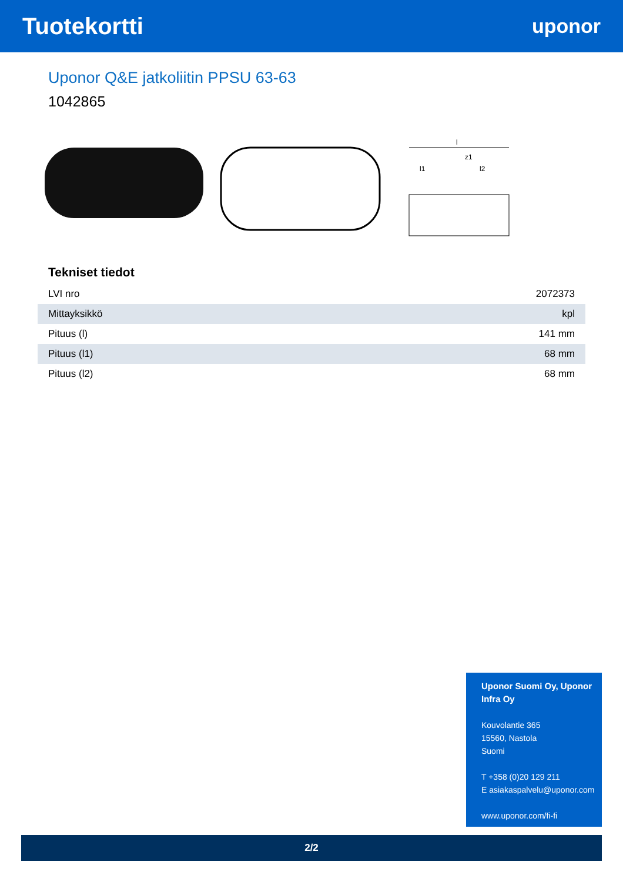Tuotekortti
uponor
Uponor Q&E jatkoliitin PPSU 63-63
1042865
l
l1
z1
l2
Tekniset tiedot
| LVI nro | 2072373 |
| Mittayksikkö | kpl |
| Pituus (l) | 141 mm |
| Pituus (l1) | 68 mm |
| Pituus (l2) | 68 mm |
Uponor Suomi Oy, Uponor Infra Oy
Kouvolantie 365
15560, Nastola
Suomi
T +358 (0)20 129 211
E asiakaspalvelu@uponor.com
www.uponor.com/fi-fi
2/2